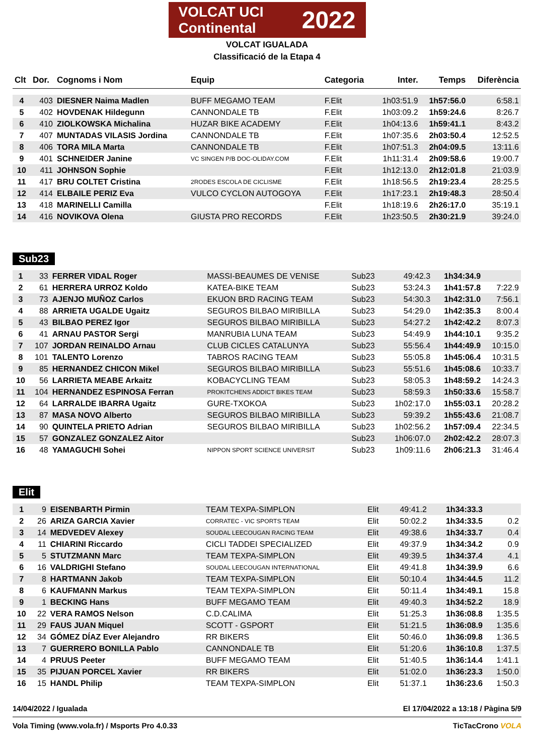VOLCAT UCI Continental 2022
VOLCAT IGUALADA
Classificació de la Etapa 4
| Clt | Dor. | Cognoms i Nom | Equip | Categoria | Inter. | Temps | Diferència |
| --- | --- | --- | --- | --- | --- | --- | --- |
| 4 | 403 | DIESNER Naima Madlen | BUFF MEGAMO TEAM | F.Elit | 1h03:51.9 | 1h57:56.0 | 6:58.1 |
| 5 | 402 | HOVDENAK Hildegunn | CANNONDALE TB | F.Elit | 1h03:09.2 | 1h59:24.6 | 8:26.7 |
| 6 | 410 | ZIOLKOWSKA Michalina | HUZAR BIKE ACADEMY | F.Elit | 1h04:13.6 | 1h59:41.1 | 8:43.2 |
| 7 | 407 | MUNTADAS VILASIS Jordina | CANNONDALE TB | F.Elit | 1h07:35.6 | 2h03:50.4 | 12:52.5 |
| 8 | 406 | TORA MILA Marta | CANNONDALE TB | F.Elit | 1h07:51.3 | 2h04:09.5 | 13:11.6 |
| 9 | 401 | SCHNEIDER Janine | VC SINGEN P/B DOC-OLIDAY.COM | F.Elit | 1h11:31.4 | 2h09:58.6 | 19:00.7 |
| 10 | 411 | JOHNSON Sophie | | F.Elit | 1h12:13.0 | 2h12:01.8 | 21:03.9 |
| 11 | 417 | BRU COLTET Cristina | 2RODES ESCOLA DE CICLISME | F.Elit | 1h18:56.5 | 2h19:23.4 | 28:25.5 |
| 12 | 414 | ELBAILE PERIZ Eva | VULCO CYCLON AUTOGOYA | F.Elit | 1h17:23.1 | 2h19:48.3 | 28:50.4 |
| 13 | 418 | MARINELLI Camilla | | F.Elit | 1h18:19.6 | 2h26:17.0 | 35:19.1 |
| 14 | 416 | NOVIKOVA Olena | GIUSTA PRO RECORDS | F.Elit | 1h23:50.5 | 2h30:21.9 | 39:24.0 |
Sub23
| 1 | 33 | FERRER VIDAL Roger | MASSI-BEAUMES DE VENISE | Sub23 | 49:42.3 | 1h34:34.9 | |
| 2 | 61 | HERRERA URROZ Koldo | KATEA-BIKE TEAM | Sub23 | 53:24.3 | 1h41:57.8 | 7:22.9 |
| 3 | 73 | AJENJO MUÑOZ Carlos | EKUON BRD RACING TEAM | Sub23 | 54:30.3 | 1h42:31.0 | 7:56.1 |
| 4 | 88 | ARRIETA UGALDE Ugaitz | SEGUROS BILBAO MIRIBILLA | Sub23 | 54:29.0 | 1h42:35.3 | 8:00.4 |
| 5 | 43 | BILBAO PEREZ Igor | SEGUROS BILBAO MIRIBILLA | Sub23 | 54:27.2 | 1h42:42.2 | 8:07.3 |
| 6 | 41 | ARNAU PASTOR Sergi | MANRUBIA LUNA TEAM | Sub23 | 54:49.9 | 1h44:10.1 | 9:35.2 |
| 7 | 107 | JORDAN REINALDO Arnau | CLUB CICLES CATALUNYA | Sub23 | 55:56.4 | 1h44:49.9 | 10:15.0 |
| 8 | 101 | TALENTO Lorenzo | TABROS RACING TEAM | Sub23 | 55:05.8 | 1h45:06.4 | 10:31.5 |
| 9 | 85 | HERNANDEZ CHICON Mikel | SEGUROS BILBAO MIRIBILLA | Sub23 | 55:51.6 | 1h45:08.6 | 10:33.7 |
| 10 | 56 | LARRIETA MEABE Arkaitz | KOBACYCLING TEAM | Sub23 | 58:05.3 | 1h48:59.2 | 14:24.3 |
| 11 | 104 | HERNANDEZ ESPINOSA Ferran | PROKITCHENS ADDICT BIKES TEAM | Sub23 | 58:59.3 | 1h50:33.6 | 15:58.7 |
| 12 | 64 | LARRALDE IBARRA Ugaitz | GURE-TXOKOA | Sub23 | 1h02:17.0 | 1h55:03.1 | 20:28.2 |
| 13 | 87 | MASA NOVO Alberto | SEGUROS BILBAO MIRIBILLA | Sub23 | 59:39.2 | 1h55:43.6 | 21:08.7 |
| 14 | 90 | QUINTELA PRIETO Adrian | SEGUROS BILBAO MIRIBILLA | Sub23 | 1h02:56.2 | 1h57:09.4 | 22:34.5 |
| 15 | 57 | GONZALEZ GONZALEZ Aitor | | Sub23 | 1h06:07.0 | 2h02:42.2 | 28:07.3 |
| 16 | 48 | YAMAGUCHI Sohei | NIPPON SPORT SCIENCE UNIVERSIT | Sub23 | 1h09:11.6 | 2h06:21.3 | 31:46.4 |
Elit
| 1 | 9 | EISENBARTH Pirmin | TEAM TEXPA-SIMPLON | Elit | 49:41.2 | 1h34:33.3 | |
| 2 | 26 | ARIZA GARCIA Xavier | CORRATEC - VIC SPORTS TEAM | Elit | 50:02.2 | 1h34:33.5 | 0.2 |
| 3 | 14 | MEDVEDEV Alexey | SOUDAL LEECOUGAN RACING TEAM | Elit | 49:38.6 | 1h34:33.7 | 0.4 |
| 4 | 11 | CHIARINI Riccardo | CICLI TADDEI SPECIALIZED | Elit | 49:37.9 | 1h34:34.2 | 0.9 |
| 5 | 5 | STUTZMANN Marc | TEAM TEXPA-SIMPLON | Elit | 49:39.5 | 1h34:37.4 | 4.1 |
| 6 | 16 | VALDRIGHI Stefano | SOUDAL LEECOUGAN INTERNATIONAL | Elit | 49:41.8 | 1h34:39.9 | 6.6 |
| 7 | 8 | HARTMANN Jakob | TEAM TEXPA-SIMPLON | Elit | 50:10.4 | 1h34:44.5 | 11.2 |
| 8 | 6 | KAUFMANN Markus | TEAM TEXPA-SIMPLON | Elit | 50:11.4 | 1h34:49.1 | 15.8 |
| 9 | 1 | BECKING Hans | BUFF MEGAMO TEAM | Elit | 49:40.3 | 1h34:52.2 | 18.9 |
| 10 | 22 | VERA RAMOS Nelson | C.D.CALIMA | Elit | 51:25.3 | 1h36:08.8 | 1:35.5 |
| 11 | 29 | FAUS JUAN Miquel | SCOTT - GSPORT | Elit | 51:21.5 | 1h36:08.9 | 1:35.6 |
| 12 | 34 | GÓMEZ DÍAZ Ever Alejandro | RR BIKERS | Elit | 50:46.0 | 1h36:09.8 | 1:36.5 |
| 13 | 7 | GUERRERO BONILLA Pablo | CANNONDALE TB | Elit | 51:20.6 | 1h36:10.8 | 1:37.5 |
| 14 | 4 | PRUUS Peeter | BUFF MEGAMO TEAM | Elit | 51:40.5 | 1h36:14.4 | 1:41.1 |
| 15 | 35 | PIJUAN PORCEL Xavier | RR BIKERS | Elit | 51:02.0 | 1h36:23.3 | 1:50.0 |
| 16 | 15 | HANDL Philip | TEAM TEXPA-SIMPLON | Elit | 51:37.1 | 1h36:23.6 | 1:50.3 |
14/04/2022 / Igualada El 17/04/2022 a 13:18 / Pàgina 5/9
Vola Timing (www.vola.fr) / Msports Pro 4.0.33 TicTacCrono VOLA